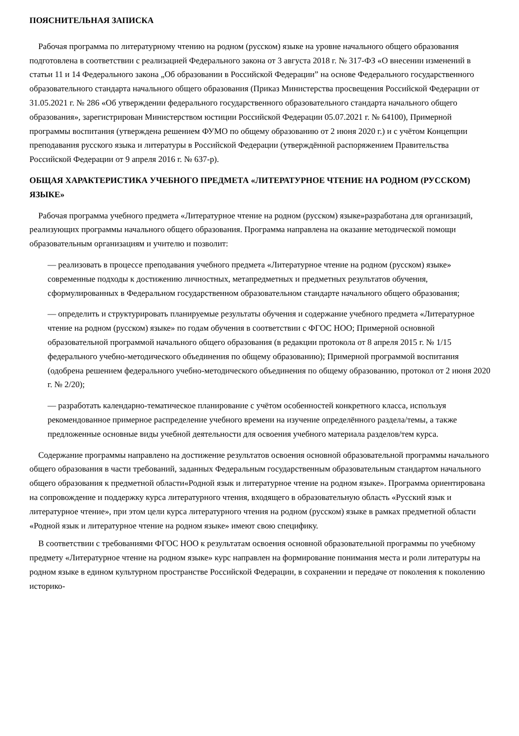ПОЯСНИТЕЛЬНАЯ ЗАПИСКА
Рабочая программа по литературному чтению на родном (русском) языке на уровне начального общего образования подготовлена в соответствии с реализацией Федерального закона от 3 августа 2018 г. № 317-ФЗ «О внесении изменений в статьи 11 и 14 Федерального закона „Об образовании в Российской Федерации” на основе Федерального государственного образовательного стандарта начального общего образования (Приказ Министерства просвещения Российской Федерации от 31.05.2021 г. № 286 «Об утверждении федерального государственного образовательного стандарта начального общего образования», зарегистрирован Министерством юстиции Российской Федерации 05.07.2021 г. № 64100), Примерной программы воспитания (утверждена решением ФУМО по общему образованию от 2 июня 2020 г.) и с учётом Концепции преподавания русского языка и литературы в Российской Федерации (утверждённой распоряжением Правительства Российской Федерации от 9 апреля 2016 г. № 637-р).
ОБЩАЯ ХАРАКТЕРИСТИКА УЧЕБНОГО ПРЕДМЕТА «ЛИТЕРАТУРНОЕ ЧТЕНИЕ НА РОДНОМ (РУССКОМ) ЯЗЫКЕ»
Рабочая программа учебного предмета «Литературное чтение на родном (русском) языке»разработана для организаций, реализующих программы начального общего образования. Программа направлена на оказание методической помощи образовательным организациям и учителю и позволит:
— реализовать в процессе преподавания учебного предмета «Литературное чтение на родном (русском) языке» современные подходы к достижению личностных, метапредметных и предметных результатов обучения, сформулированных в Федеральном государственном образовательном стандарте начального общего образования;
— определить и структурировать планируемые результаты обучения и содержание учебного предмета «Литературное чтение на родном (русском) языке» по годам обучения в соответствии с ФГОС НОО; Примерной основной образовательной программой начального общего образования (в редакции протокола от 8 апреля 2015 г. № 1/15 федерального учебно-методического объединения по общему образованию); Примерной программой воспитания (одобрена решением федерального учебно-методического объединения по общему образованию, протокол от 2 июня 2020 г. № 2/20);
— разработать календарно-тематическое планирование с учётом особенностей конкретного класса, используя рекомендованное примерное распределение учебного времени на изучение определённого раздела/темы, а также предложенные основные виды учебной деятельности для освоения учебного материала разделов/тем курса.
Содержание программы направлено на достижение результатов освоения основной образовательной программы начального общего образования в части требований, заданных Федеральным государственным образовательным стандартом начального общего образования к предметной области«Родной язык и литературное чтение на родном языке». Программа ориентирована на сопровождение и поддержку курса литературного чтения, входящего в образовательную область «Русский язык и литературное чтение», при этом цели курса литературного чтения на родном (русском) языке в рамках предметной области «Родной язык и литературное чтение на родном языке» имеют свою специфику.
В соответствии с требованиями ФГОС НОО к результатам освоения основной образовательной программы по учебному предмету «Литературное чтение на родном языке» курс направлен на формирование понимания места и роли литературы на родном языке в едином культурном пространстве Российской Федерации, в сохранении и передаче от поколения к поколению историко-